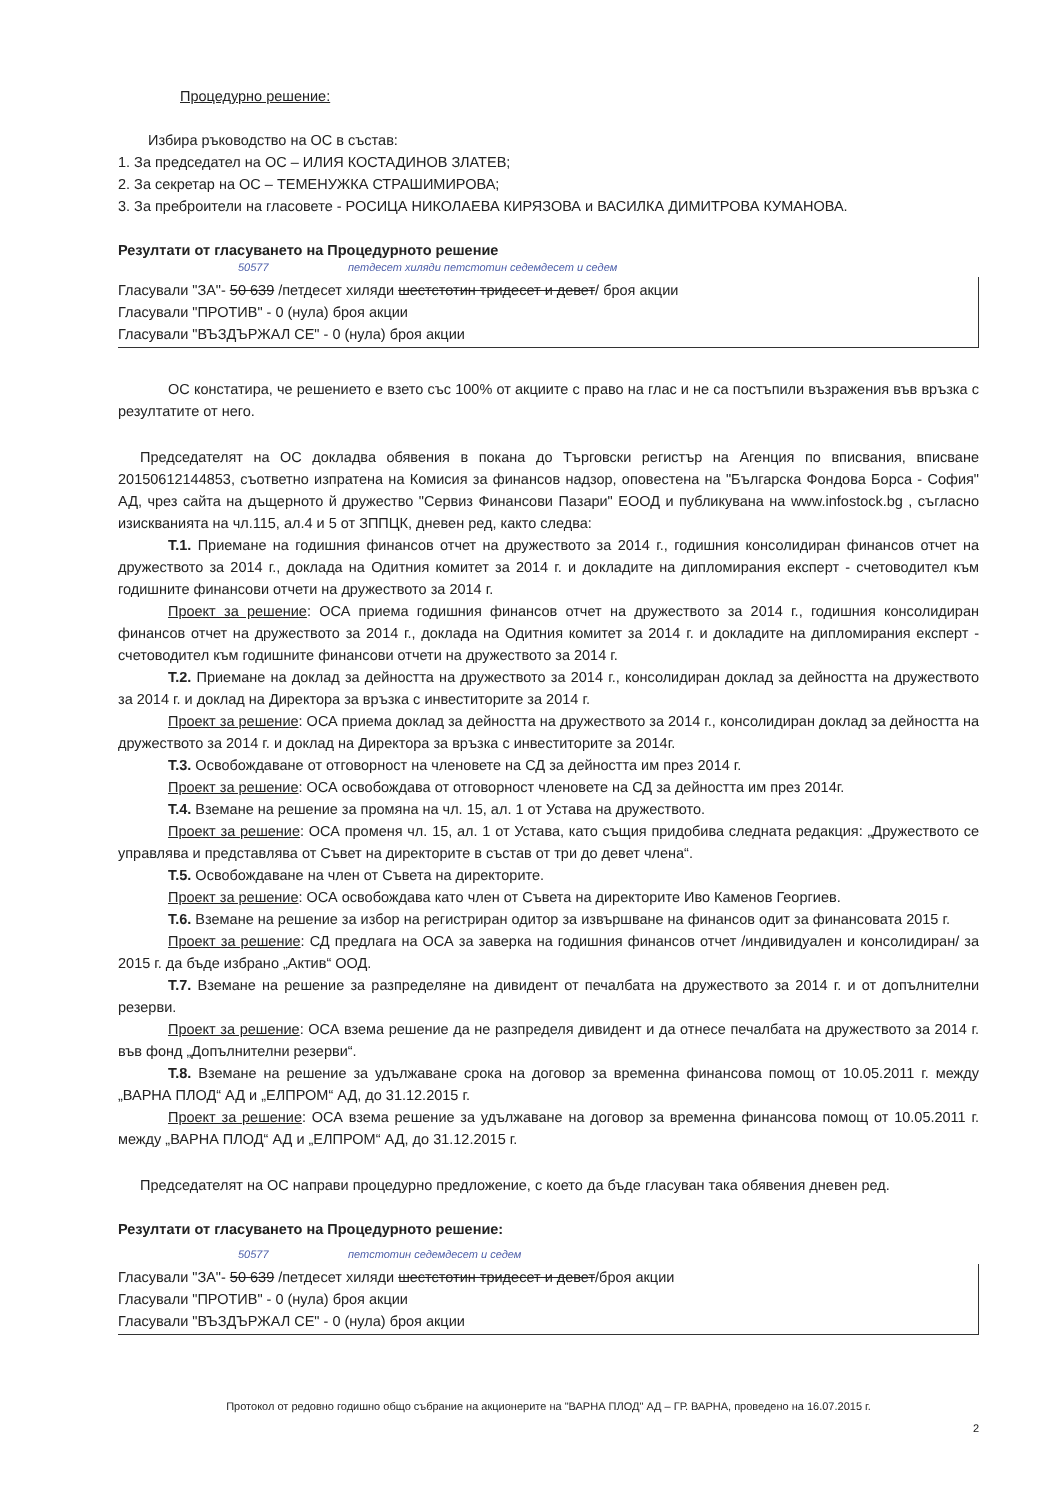Процедурно решение:
Избира ръководство на ОС в състав:
1. За председател на ОС – ИЛИЯ КОСТАДИНОВ ЗЛАТЕВ;
2. За секретар на ОС – ТЕМЕНУЖКА СТРАШИМИРОВА;
3. За преброители на гласовете - РОСИЦА НИКОЛАЕВА КИРЯЗОВА и ВАСИЛКА ДИМИТРОВА КУМАНОВА.
Резултати от гласуването на Процедурното решение
50577 петдесет хиляди петстотин седемдесет и седем
Гласували "ЗА"- 50 639 /петдесет хиляди шестстотин тридесет и девет/ броя акции
Гласували "ПРОТИВ" - 0 (нула) броя акции
Гласували "ВЪЗДЪРЖАЛ СЕ" - 0 (нула) броя акции
ОС констатира, че решението е взето със 100% от акциите с право на глас и не са постъпили възражения във връзка с резултатите от него.
Председателят на ОС докладва обявения в покана до Търговски регистър на Агенция по вписвания, вписване 20150612144853, съответно изпратена на Комисия за финансов надзор, оповестена на "Българска Фондова Борса - София" АД, чрез сайта на дъщерното й дружество "Сервиз Финансови Пазари" ЕООД и публикувана на www.infostock.bg , съгласно изискванията на чл.115, ал.4 и 5 от ЗППЦК, дневен ред, както следва:
Т.1. Приемане на годишния финансов отчет на дружеството за 2014 г., годишния консолидиран финансов отчет на дружеството за 2014 г., доклада на Одитния комитет за 2014 г. и докладите на дипломирания експерт - счетоводител към годишните финансови отчети на дружеството за 2014 г.
Проект за решение: ОСА приема годишния финансов отчет на дружеството за 2014 г., годишния консолидиран финансов отчет на дружеството за 2014 г., доклада на Одитния комитет за 2014 г. и докладите на дипломирания експерт - счетоводител към годишните финансови отчети на дружеството за 2014 г.
Т.2. Приемане на доклад за дейността на дружеството за 2014 г., консолидиран доклад за дейността на дружеството за 2014 г. и доклад на Директора за връзка с инвеститорите за 2014 г.
Проект за решение: ОСА приема доклад за дейността на дружеството за 2014 г., консолидиран доклад за дейността на дружеството за 2014 г. и доклад на Директора за връзка с инвеститорите за 2014г.
Т.3. Освобождаване от отговорност на членовете на СД за дейността им през 2014 г.
Проект за решение: ОСА освобождава от отговорност членовете на СД за дейността им през 2014г.
Т.4. Вземане на решение за промяна на чл. 15, ал. 1 от Устава на дружеството.
Проект за решение: ОСА променя чл. 15, ал. 1 от Устава, като същия придобива следната редакция: „Дружеството се управлява и представлява от Съвет на директорите в състав от три до девет члена“.
Т.5. Освобождаване на член от Съвета на директорите.
Проект за решение: ОСА освобождава като член от Съвета на директорите Иво Каменов Георгиев.
Т.6. Вземане на решение за избор на регистриран одитор за извършване на финансов одит за финансовата 2015 г.
Проект за решение: СД предлага на ОСА за заверка на годишния финансов отчет /индивидуален и консолидиран/ за 2015 г. да бъде избрано „Актив“ ООД.
Т.7. Вземане на решение за разпределяне на дивидент от печалбата на дружеството за 2014 г. и от допълнителни резерви.
Проект за решение: ОСА взема решение да не разпределя дивидент и да отнесе печалбата на дружеството за 2014 г. във фонд „Допълнителни резерви“.
Т.8. Вземане на решение за удължаване срока на договор за временна финансова помощ от 10.05.2011 г. между „ВАРНА ПЛОД“ АД и „ЕЛПРОМ“ АД, до 31.12.2015 г.
Проект за решение: ОСА взема решение за удължаване на договор за временна финансова помощ от 10.05.2011 г. между „ВАРНА ПЛОД“ АД и „ЕЛПРОМ“ АД, до 31.12.2015 г.
Председателят на ОС направи процедурно предложение, с което да бъде гласуван така обявения дневен ред.
Резултати от гласуването на Процедурното решение:
50577 петстотин седемдесет и седем
Гласували "ЗА"- 50 639 /петдесет хиляди шестстотин тридесет и девет/броя акции
Гласували "ПРОТИВ" - 0 (нула) броя акции
Гласували "ВЪЗДЪРЖАЛ СЕ" - 0 (нула) броя акции
Протокол от редовно годишно общо събрание на акционерите на "ВАРНА ПЛОД" АД – ГР. ВАРНА, проведено на 16.07.2015 г.
2